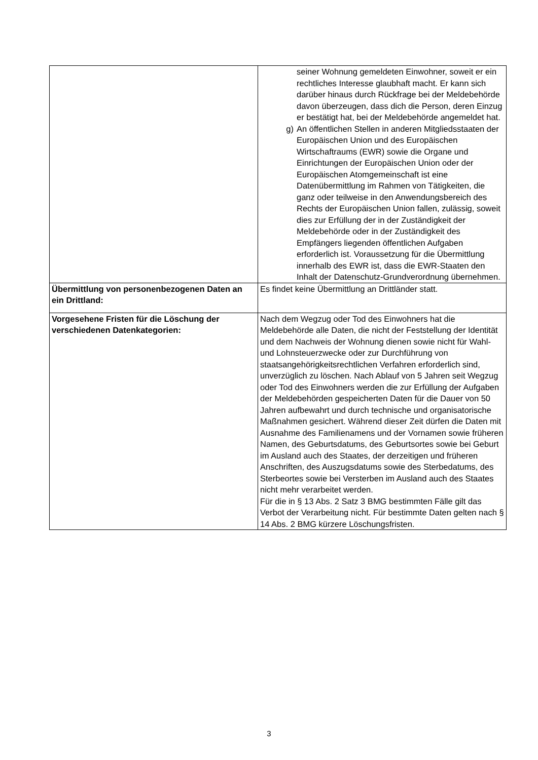| | seiner Wohnung gemeldeten Einwohner, soweit er ein rechtliches Interesse glaubhaft macht. Er kann sich darüber hinaus durch Rückfrage bei der Meldebehörde davon überzeugen, dass dich die Person, deren Einzug er bestätigt hat, bei der Meldebehörde angemeldet hat. g) An öffentlichen Stellen in anderen Mitgliedsstaaten der Europäischen Union und des Europäischen Wirtschaftraums (EWR) sowie die Organe und Einrichtungen der Europäischen Union oder der Europäischen Atomgemeinschaft ist eine Datenübermittlung im Rahmen von Tätigkeiten, die ganz oder teilweise in den Anwendungsbereich des Rechts der Europäischen Union fallen, zulässig, soweit dies zur Erfüllung der in der Zuständigkeit der Meldebehörde oder in der Zuständigkeit des Empfängers liegenden öffentlichen Aufgaben erforderlich ist. Voraussetzung für die Übermittlung innerhalb des EWR ist, dass die EWR-Staaten den Inhalt der Datenschutz-Grundverordnung übernehmen. |
| Übermittlung von personenbezogenen Daten an ein Drittland: | Es findet keine Übermittlung an Drittländer statt. |
| Vorgesehene Fristen für die Löschung der verschiedenen Datenkategorien: | Nach dem Wegzug oder Tod des Einwohners hat die Meldebehörde alle Daten, die nicht der Feststellung der Identität und dem Nachweis der Wohnung dienen sowie nicht für Wahl- und Lohnsteuerzwecke oder zur Durchführung von staatsangehörigkeitsrechtlichen Verfahren erforderlich sind, unverzüglich zu löschen. Nach Ablauf von 5 Jahren seit Wegzug oder Tod des Einwohners werden die zur Erfüllung der Aufgaben der Meldebehörden gespeicherten Daten für die Dauer von 50 Jahren aufbewahrt und durch technische und organisatorische Maßnahmen gesichert. Während dieser Zeit dürfen die Daten mit Ausnahme des Familienamens und der Vornamen sowie früheren Namen, des Geburtsdatums, des Geburtsortes sowie bei Geburt im Ausland auch des Staates, der derzeitigen und früheren Anschriften, des Auszugsdatums sowie des Sterbedatums, des Sterbeortes sowie bei Versterben im Ausland auch des Staates nicht mehr verarbeitet werden. Für die in § 13 Abs. 2 Satz 3 BMG bestimmten Fälle gilt das Verbot der Verarbeitung nicht. Für bestimmte Daten gelten nach § 14 Abs. 2 BMG kürzere Löschungsfristen. |
3